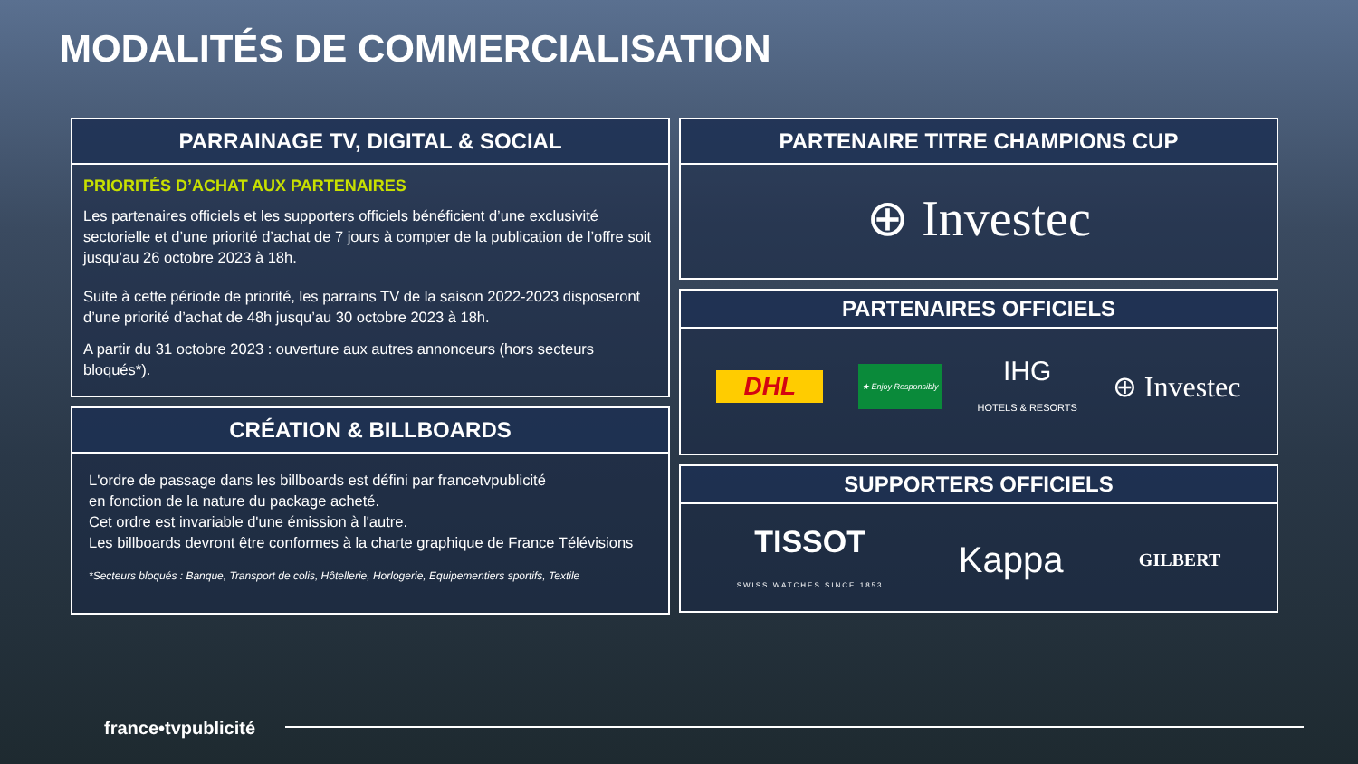MODALITÉS DE COMMERCIALISATION
PARRAINAGE TV, DIGITAL & SOCIAL
PRIORITÉS D’ACHAT AUX PARTENAIRES
Les partenaires officiels et les supporters officiels bénéficient d’une exclusivité sectorielle et d’une priorité d’achat de 7 jours à compter de la publication de l’offre soit jusqu’au 26 octobre 2023 à 18h.
Suite à cette période de priorité, les parrains TV de la saison 2022-2023 disposeront d’une priorité d’achat de 48h jusqu’au 30 octobre 2023 à 18h.
A partir du 31 octobre 2023 : ouverture aux autres annonceurs (hors secteurs bloqués*).
CRÉATION & BILLBOARDS
L'ordre de passage dans les billboards est défini par francetvpublicité
en fonction de la nature du package acheté.
Cet ordre est invariable d'une émission à l'autre.
Les billboards devront être conformes à la charte graphique de France Télévisions
*Secteurs bloqués : Banque, Transport de colis, Hôtellerie, Horlogerie, Equipementiers sportifs, Textile
PARTENAIRE TITRE CHAMPIONS CUP
⊕ Investec
PARTENAIRES OFFICIELS
DHL ★ Enjoy Responsibly IHG
HOTELS & RESORTS ⊕ Investec
SUPPORTERS OFFICIELS
TISSOT
SWISS WATCHES SINCE 1853 Kappa GILBERT
france•tvpublicité